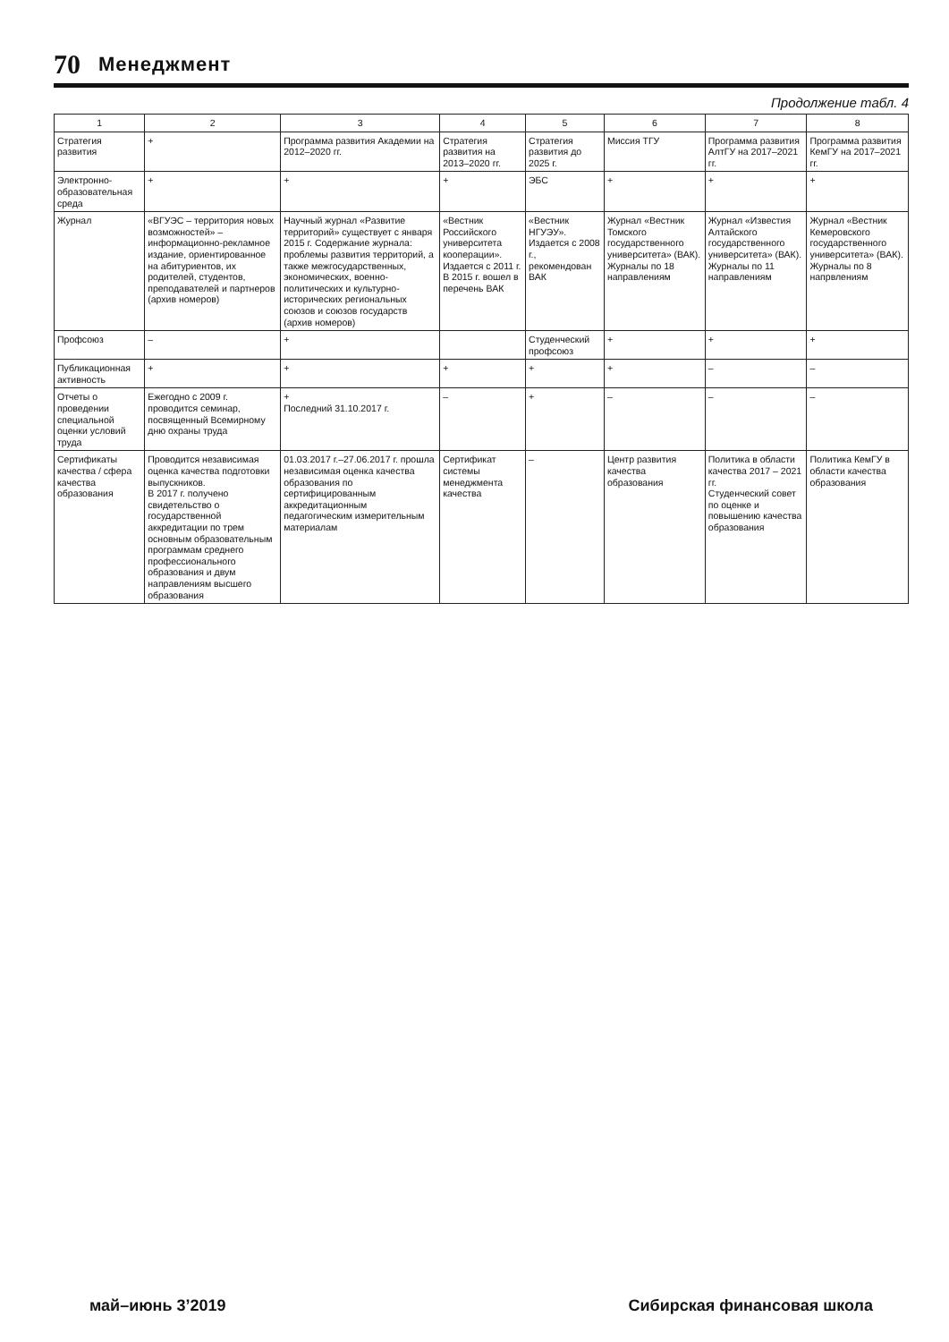70 Менеджмент
Продолжение табл. 4
| 1 | 2 | 3 | 4 | 5 | 6 | 7 | 8 |
| --- | --- | --- | --- | --- | --- | --- | --- |
| Стратегия развития | + | Программа развития Академии на 2012–2020 гг. | Стратегия развития на 2013–2020 гг. | Стратегия развития до 2025 г. | Миссия ТГУ | Программа развития АлтГУ на 2017–2021 гг. | Программа развития КемГУ на 2017–2021 гг. |
| Электронно-образовательная среда | + | + | + | ЭБС | + | + | + |
| Журнал | «ВГУЭС – территория новых возможностей» – информационно-рекламное издание, ориентированное на абитуриентов, их родителей, студентов, преподавателей и партнеров (архив номеров) | Научный журнал «Развитие территорий» существует с января 2015 г. Содержание журнала: проблемы развития территорий, а также межгосударственных, экономических, военно-политических и культурно-исторических региональных союзов и союзов государств (архив номеров) | «Вестник Российского университета кооперации». Издается с 2011 г. В 2015 г. вошел в перечень ВАК | «Вестник НГУЭУ». Издается с 2008 г., рекомендован ВАК | Журнал «Вестник Томского государственного университета» (ВАК). Журналы по 18 направлениям | Журнал «Известия Алтайского государственного университета» (ВАК). Журналы по 11 направлениям | Журнал «Вестник Кемеровского государственного университета» (ВАК). Журналы по 8 напрвлениям |
| Профсоюз | – | + | | Студенческий профсоюз | + | + | + |
| Публикационная активность | + | + | + | + | + | – | – |
| Отчеты о проведении специальной оценки условий труда | Ежегодно с 2009 г. проводится семинар, посвященный Всемирному дню охраны труда | + Последний 31.10.2017 г. | – | + | – | – | – |
| Сертификаты качества / сфера качества образования | Проводится независимая оценка качества подготовки выпускников. В 2017 г. получено свидетельство о государственной аккредитации по трем основным образовательным программам среднего профессионального образования и двум направлениям высшего образования | 01.03.2017 г.–27.06.2017 г. прошла независимая оценка качества образования по сертифицированным аккредитационным педагогическим измерительным материалам | Сертификат системы менеджмента качества | – | Центр развития качества образования | Политика в области качества 2017 – 2021 гг. Студенческий совет по оценке и повышению качества образования | Политика КемГУ в области качества образования |
май–июнь 3’2019 Сибирская финансовая школа